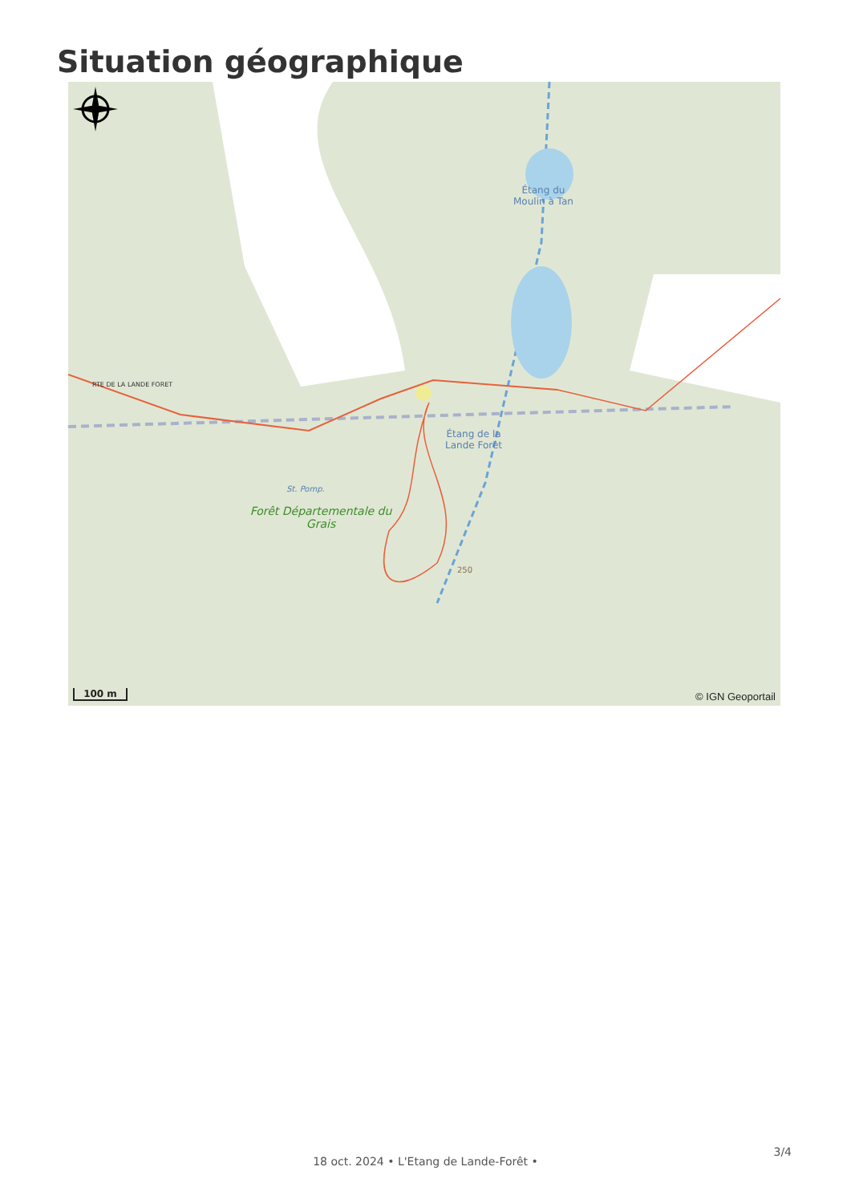Situation géographique
Étang du
Moulin à Tan
Étang de la
Lande Forêt
RTE DE LA LANDE FORET
St. Pomp.
Forêt Départementale du Grais
250
100 m © IGN Geoportail
3/4
18 oct. 2024 • L'Etang de Lande-Forêt •